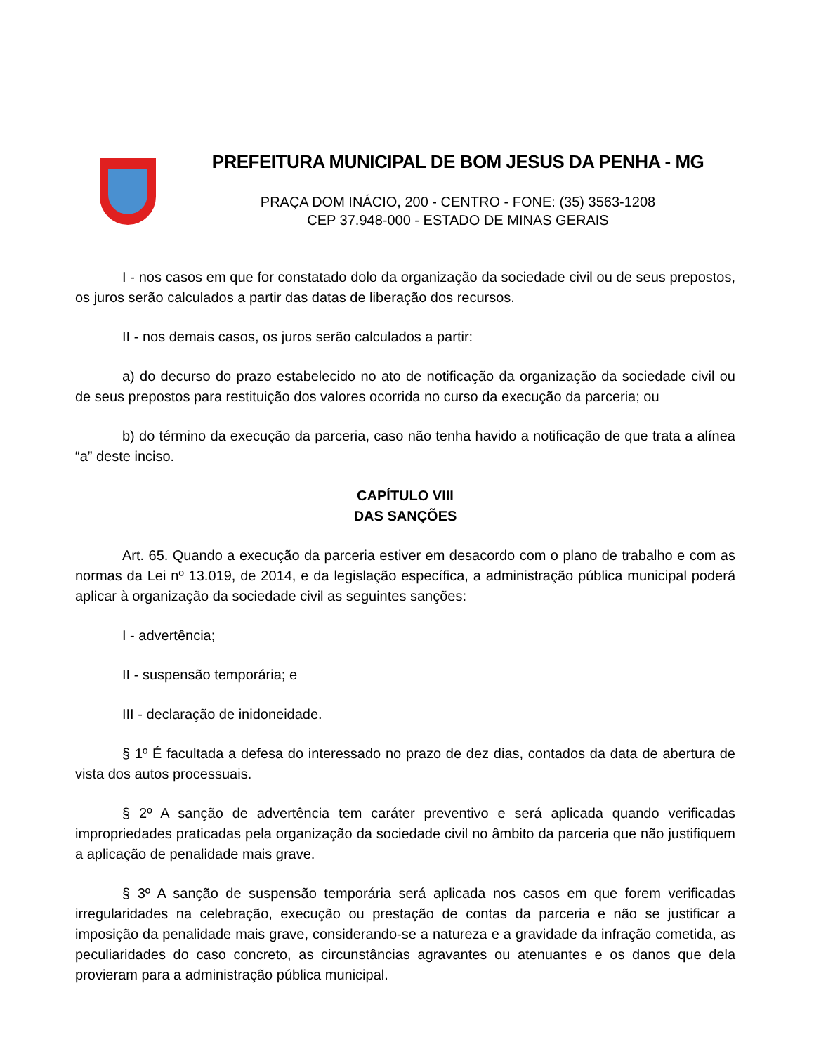PREFEITURA MUNICIPAL DE BOM JESUS DA PENHA - MG
PRAÇA DOM INÁCIO, 200 - CENTRO - FONE: (35) 3563-1208
CEP 37.948-000 - ESTADO DE MINAS GERAIS
I - nos casos em que for constatado dolo da organização da sociedade civil ou de seus prepostos, os juros serão calculados a partir das datas de liberação dos recursos.
II - nos demais casos, os juros serão calculados a partir:
a) do decurso do prazo estabelecido no ato de notificação da organização da sociedade civil ou de seus prepostos para restituição dos valores ocorrida no curso da execução da parceria; ou
b) do término da execução da parceria, caso não tenha havido a notificação de que trata a alínea “a” deste inciso.
CAPÍTULO VIII
DAS SANÇÕES
Art. 65. Quando a execução da parceria estiver em desacordo com o plano de trabalho e com as normas da Lei nº 13.019, de 2014, e da legislação específica, a administração pública municipal poderá aplicar à organização da sociedade civil as seguintes sanções:
I - advertência;
II - suspensão temporária; e
III - declaração de inidoneidade.
§ 1º É facultada a defesa do interessado no prazo de dez dias, contados da data de abertura de vista dos autos processuais.
§ 2º A sanção de advertência tem caráter preventivo e será aplicada quando verificadas impropriedades praticadas pela organização da sociedade civil no âmbito da parceria que não justifiquem a aplicação de penalidade mais grave.
§ 3º A sanção de suspensão temporária será aplicada nos casos em que forem verificadas irregularidades na celebração, execução ou prestação de contas da parceria e não se justificar a imposição da penalidade mais grave, considerando-se a natureza e a gravidade da infração cometida, as peculiaridades do caso concreto, as circunstâncias agravantes ou atenuantes e os danos que dela provieram para a administração pública municipal.